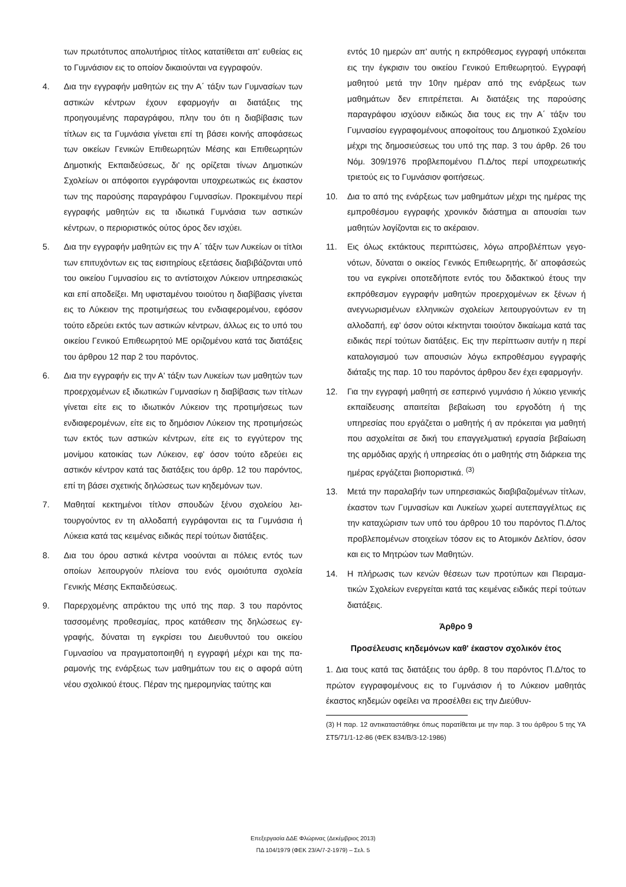των πρωτότυπος απολυτήριος τίτλος κατατίθεται απ' ευθεί­ας εις το Γυμνάσιον εις το οποίον δικαιούνται να εγγραφούν.
4. Δια την εγγραφήν μαθητών εις την Α΄ τάξιν των Γυμνασίων των αστικών κέντρων έχουν εφαρμογήν αι διατάξεις της προηγουμένης παραγράφου, πλην του ότι η διαβίβασις των τίτλων εις τα Γυμνάσια γίνεται επί τη βάσει κοινής αποφά­σεως των οικείων Γενικών Επιθεωρητών Μέσης και Επιθεω­ρητών Δημοτικής Εκπαιδεύσεως, δι' ης ορίζεται τίνων Δημο­τικών Σχολείων οι απόφοιτοι εγγράφονται υποχρεωτικώς εις έκαστον των της παρούσης παραγράφου Γυμνασίων. Προ­κειμένου περί εγγραφής μαθητών εις τα ιδιωτικά Γυμνάσια των αστικών κέντρων, ο περιοριστικός ούτος όρος δεν ισχύ­ει.
5. Δια την εγγραφήν μαθητών εις την Α΄ τάξιν των Λυκείων οι τίτλοι των επιτυχόντων εις τας εισιτηρίους εξετάσεις διαβι­βάζονται υπό του οικείου Γυμνασίου εις το αντίστοιχον Λύ­κειον υπηρεσιακώς και επί αποδείξει. Μη υφισταμένου τοιούτου η διαβίβασις γίνεται εις το Λύκειον της προτιμή­σεως του ενδιαφερομένου, εφόσον τούτο εδρεύει εκτός των αστικών κέντρων, άλλως εις το υπό του οικείου Γενικού Επι­θεωρητού ΜΕ οριζομένου κατά τας διατάξεις του άρθρου 12 παρ 2 του παρόντος.
6. Δια την εγγραφήν εις την Α' τάξιν των Λυκείων των μαθητών των προερχομένων εξ ιδιωτικών Γυμνασίων η διαβίβασις των τίτλων γίνεται είτε εις το ιδιωτικόν Λύκειον της προτιμή­σεως των ενδιαφερομένων, είτε εις το δημόσιον Λύκειον της προτιμήσεώς των εκτός των αστικών κέντρων, είτε εις το εγ­γύτερον της μονίμου κατοικίας των Λύκειον, εφ' όσον τούτο εδρεύει εις αστικόν κέντρον κατά τας διατάξεις του άρθρ. 12 του παρόντος, επί τη βάσει σχετικής δηλώσεως των κηδεμό­νων των.
7. Μαθηταί κεκτημένοι τίτλον σπουδών ξένου σχολείου λει­τουργούντος εν τη αλλοδαπή εγγράφονται εις τα Γυμνάσια ή Λύκεια κατά τας κειμένας ειδικάς περί τούτων διατάξεις.
8. Δια του όρου αστικά κέντρα νοούνται αι πόλεις εντός των οποίων λειτουργούν πλείονα του ενός ομοιότυπα σχολεία Γενικής Μέσης Εκπαιδεύσεως.
9. Παρερχομένης απράκτου της υπό της παρ. 3 του παρόντος τασσομένης προθεσμίας, προς κατάθεσιν της δηλώσεως εγ­γραφής, δύναται τη εγκρίσει του Διευθυντού του οικείου Γυμνασίου να πραγματοποιηθή η εγγραφή μέχρι και της πα­ραμονής της ενάρξεως των μαθημάτων του εις ο αφορά αύ­τη νέου σχολικού έτους. Πέραν της ημερομηνίας ταύτης και
εντός 10 ημερών απ' αυτής η εκπρόθεσμος εγγραφή υπόκει­ται εις την έγκρισιν του οικείου Γενικού Επιθεωρητού. Εγ­γραφή μαθητού μετά την 10ην ημέραν από της ενάρξεως των μαθημάτων δεν επιτρέπεται. Αι διατάξεις της παρούσης παραγράφου ισχύουν ειδικώς δια τους εις την Α΄ τάξιν του Γυμνασίου εγγραφομένους αποφοίτους του Δημοτικού Σχο­λείου μέχρι της δημοσιεύσεως του υπό της παρ. 3 του άρθρ. 26 του Νόμ. 309/1976 προβλεπομένου Π.Δ/τος περί υπο­χρεωτικής τριετούς εις το Γυμνάσιον φοιτήσεως.
10. Δια το από της ενάρξεως των μαθημάτων μέχρι της ημέρας της εμπροθέσμου εγγραφής χρονικόν διάστημα αι απουσίαι των μαθητών λογίζονται εις το ακέραιον.
11. Εις όλως εκτάκτους περιπτώσεις, λόγω απροβλέπτων γεγο­νότων, δύναται ο οικείος Γενικός Επιθεωρητής, δι' αποφά­σεώς του να εγκρίνει οποτεδήποτε εντός του διδακτικού έ­τους την εκπρόθεσμον εγγραφήν μαθητών προερχομένων εκ ξένων ή ανεγνωρισμένων ελληνικών σχολείων λειτουργού­ντων εν τη αλλοδαπή, εφ' όσον ούτοι κέκτηνται τοιούτον δι­καίωμα κατά τας ειδικάς περί τούτων διατάξεις. Εις την πε­ρίπτωσιν αυτήν η περί καταλογισμού των απουσιών λόγω εκπροθέσμου εγγραφής διάταξις της παρ. 10 του παρόντος άρθρου δεν έχει εφαρμογήν.
12. Για την εγγραφή μαθητή σε εσπερινό γυμνάσιο ή λύκειο γε­νικής εκπαίδευσης απαιτείται βεβαίωση του εργοδότη ή της υπηρεσίας που εργάζεται ο μαθητής ή αν πρόκειται για μα­θητή που ασχολείται σε δική του επαγγελματική εργασία βεβαίωση της αρμόδιας αρχής ή υπηρεσίας ότι ο μαθητής στη διάρκεια της ημέρας εργάζεται βιοποριστικά. <sup>(3)</sup>
13. Μετά την παραλαβήν των υπηρεσιακώς διαβιβαζομένων τίτλων, έκαστον των Γυμνασίων και Λυκείων χωρεί αυτεπαγ­γέλτως εις την καταχώρισιν των υπό του άρθρου 10 του πα­ρόντος Π.Δ/τος προβλεπομένων στοιχείων τόσον εις το Ατο­μικόν Δελτίον, όσον και εις το Μητρώον των Μαθητών.
14. Η πλήρωσις των κενών θέσεων των προτύπων και Πειραμα­τικών Σχολείων ενεργείται κατά τας κειμένας ειδικάς περί τούτων διατάξεις.
Άρθρο 9
Προσέλευσις κηδεμόνων καθ' έκαστον σχολικόν έτος
1. Δια τους κατά τας διατάξεις του άρθρ. 8 του παρόντος Π.Δ/τος το πρώτον εγγραφομένους εις το Γυμνάσιον ή το Λύκειον μα­θητάς έκαστος κηδεμών οφείλει να προσέλθει εις την Διεύθυν-
(3) Η παρ. 12 αντικαταστάθηκε όπως παρατίθεται με την παρ. 3 του άρθρου 5 της ΥΑ ΣΤ5/71/1-12-86 (ΦΕΚ 834/Β/3-12-1986)
Επεξεργασία ΔΔΕ Φλώρινας (Δεκέμβριος 2013)
ΠΔ 104/1979 (ΦΕΚ 23/Α/7-2-1979) – Σελ. 5